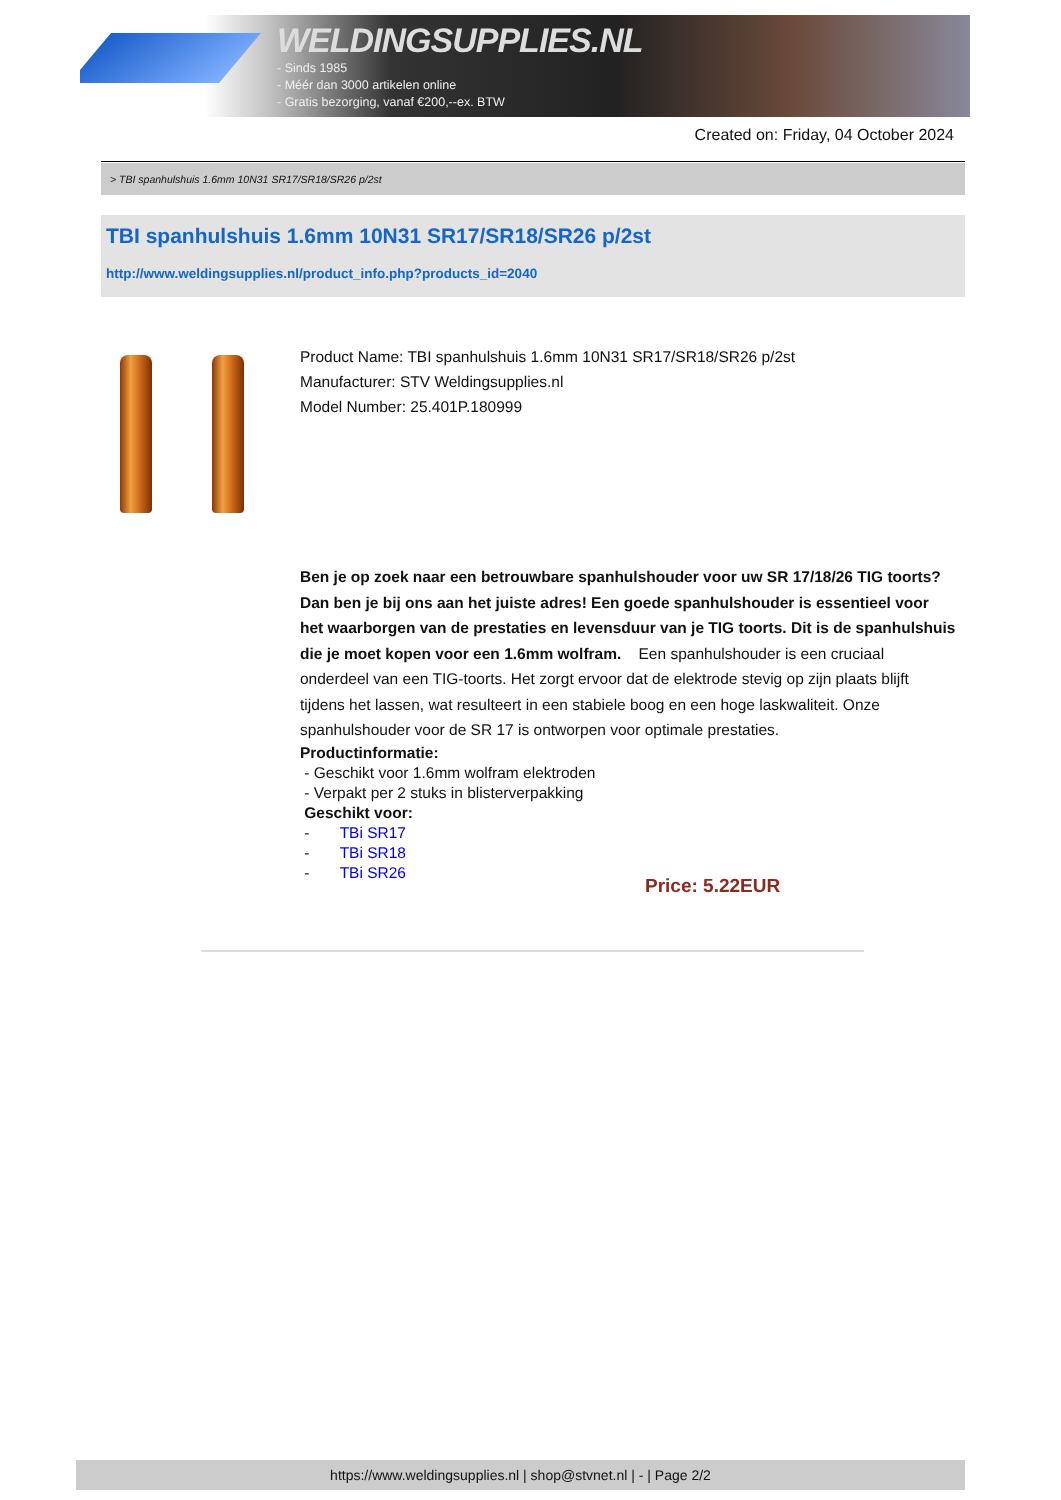WELDINGSUPPLIES.NL
- Sinds 1985
- Méér dan 3000 artikelen online
- Gratis bezorging, vanaf €200,--ex. BTW
Created on: Friday, 04 October 2024
> TBI spanhulshuis 1.6mm 10N31 SR17/SR18/SR26 p/2st
TBI spanhulshuis 1.6mm 10N31 SR17/SR18/SR26 p/2st
http://www.weldingsupplies.nl/product_info.php?products_id=2040
Product Name: TBI spanhulshuis 1.6mm 10N31 SR17/SR18/SR26 p/2st
Manufacturer: STV Weldingsupplies.nl
Model Number: 25.401P.180999
Ben je op zoek naar een betrouwbare spanhulshouder voor uw SR 17/18/26 TIG toorts? Dan ben je bij ons aan het juiste adres! Een goede spanhulshouder is essentieel voor het waarborgen van de prestaties en levensduur van je TIG toorts. Dit is de spanhulshuis die je moet kopen voor een 1.6mm wolfram. Een spanhulshouder is een cruciaal onderdeel van een TIG-toorts. Het zorgt ervoor dat de elektrode stevig op zijn plaats blijft tijdens het lassen, wat resulteert in een stabiele boog en een hoge laskwaliteit. Onze spanhulshouder voor de SR 17 is ontworpen voor optimale prestaties.
Productinformatie:
- Geschikt voor 1.6mm wolfram elektroden
- Verpakt per 2 stuks in blisterverpakking
Geschikt voor:
- TBi SR17
- TBi SR18
- TBi SR26
Price: 5.22EUR
https://www.weldingsupplies.nl | shop@stvnet.nl | - | Page 2/2